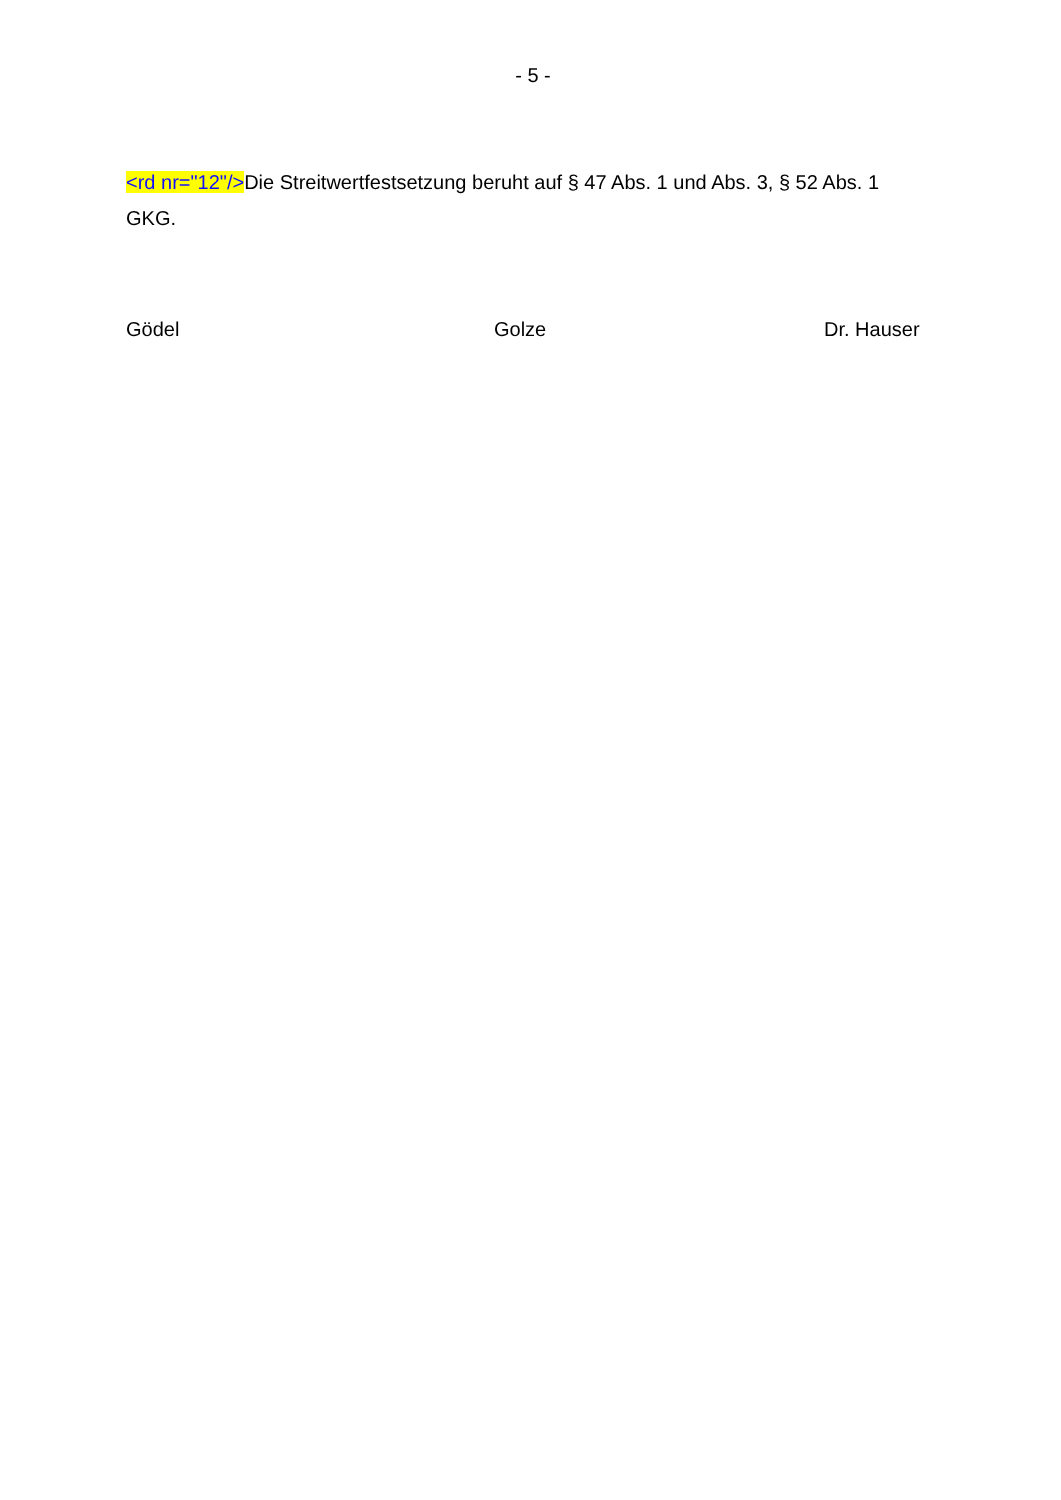- 5 -
<rd nr="12"/>Die Streitwertfestsetzung beruht auf § 47 Abs. 1 und Abs. 3, § 52 Abs. 1 GKG.
Gödel Golze Dr. Hauser